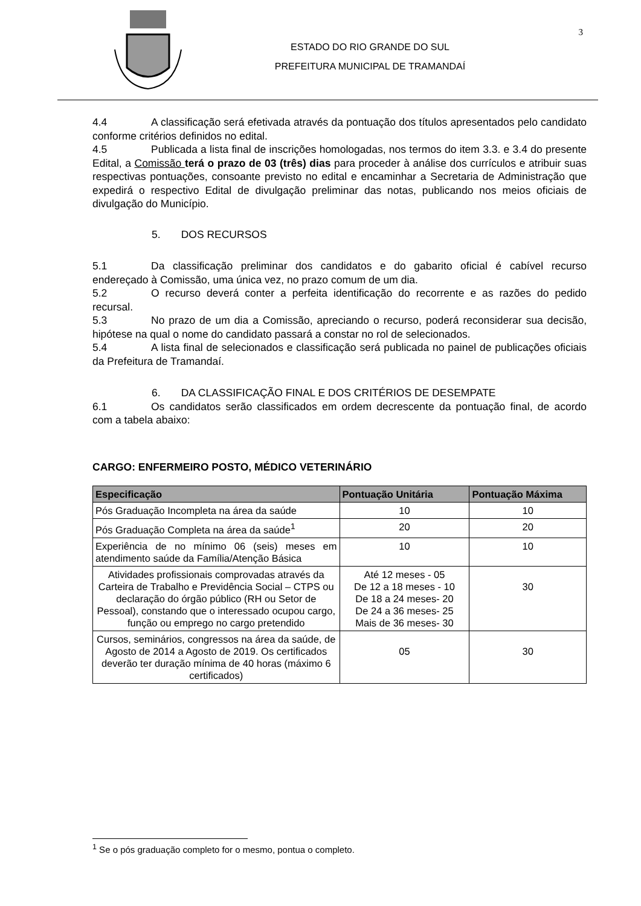ESTADO DO RIO GRANDE DO SUL
PREFEITURA MUNICIPAL DE TRAMANDAÍ
3
4.4 A classificação será efetivada através da pontuação dos títulos apresentados pelo candidato conforme critérios definidos no edital.
4.5 Publicada a lista final de inscrições homologadas, nos termos do item 3.3. e 3.4 do presente Edital, a Comissão terá o prazo de 03 (três) dias para proceder à análise dos currículos e atribuir suas respectivas pontuações, consoante previsto no edital e encaminhar a Secretaria de Administração que expedirá o respectivo Edital de divulgação preliminar das notas, publicando nos meios oficiais de divulgação do Município.
5. DOS RECURSOS
5.1 Da classificação preliminar dos candidatos e do gabarito oficial é cabível recurso endereçado à Comissão, uma única vez, no prazo comum de um dia.
5.2 O recurso deverá conter a perfeita identificação do recorrente e as razões do pedido recursal.
5.3 No prazo de um dia a Comissão, apreciando o recurso, poderá reconsiderar sua decisão, hipótese na qual o nome do candidato passará a constar no rol de selecionados.
5.4 A lista final de selecionados e classificação será publicada no painel de publicações oficiais da Prefeitura de Tramandaí.
6. DA CLASSIFICAÇÃO FINAL E DOS CRITÉRIOS DE DESEMPATE
6.1 Os candidatos serão classificados em ordem decrescente da pontuação final, de acordo com a tabela abaixo:
CARGO: ENFERMEIRO POSTO, MÉDICO VETERINÁRIO
| Especificação | Pontuação Unitária | Pontuação Máxima |
| --- | --- | --- |
| Pós Graduação Incompleta na área da saúde | 10 | 10 |
| Pós Graduação Completa na área da saúde<sup>1</sup> | 20 | 20 |
| Experiência de no mínimo 06 (seis) meses em atendimento saúde da Família/Atenção Básica | 10 | 10 |
| Atividades profissionais comprovadas através da Carteira de Trabalho e Previdência Social – CTPS ou declaração do órgão público (RH ou Setor de Pessoal), constando que o interessado ocupou cargo, função ou emprego no cargo pretendido | Até 12 meses - 05 De 12 a 18 meses - 10 De 18 a 24 meses- 20 De 24 a 36 meses- 25 Mais de 36 meses- 30 | 30 |
| Cursos, seminários, congressos na área da saúde, de Agosto de 2014 a Agosto de 2019. Os certificados deverão ter duração mínima de 40 horas (máximo 6 certificados) | 05 | 30 |
<sup>1</sup> Se o pós graduação completo for o mesmo, pontua o completo.